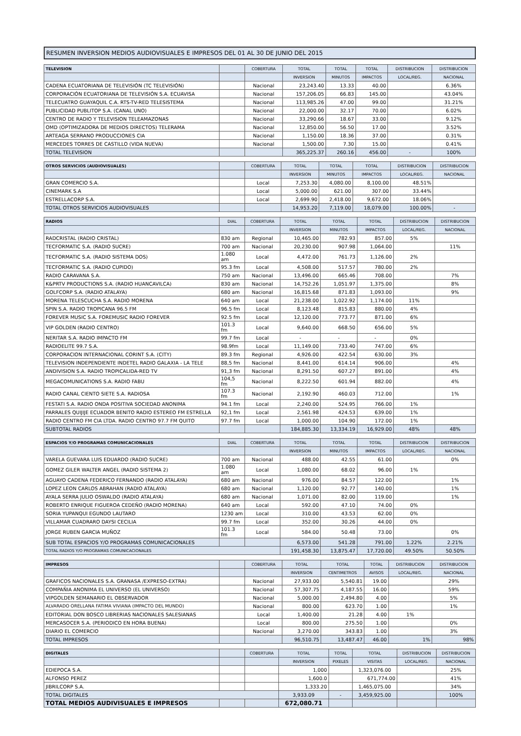| RESUMEN INVERSION MEDIOS AUDIOVISUALES E IMPRESOS DEL 01 AL 30 DE JUNIO DEL 2015 |
| TELEVISION | | COBERTURA | TOTAL | TOTAL | TOTAL | DISTRIBUCION | DISTRIBUCION |
| --- | --- | --- | --- | --- | --- | --- | --- |
| | | | INVERSION | MINUTOS | IMPACTOS | LOCAL/REG. | NACIONAL |
| CADENA ECUATORIANA DE TELEVISIÓN (TC TELEVISIÓN) | | Nacional | 23,243.40 | 13.33 | 40.00 | | 6.36% |
| CORPORACIÓN ECUATORIANA DE TELEVISIÓN S.A. ECUAVISA | | Nacional | 157,206.05 | 66.83 | 145.00 | | 43.04% |
| TELECUATRO GUAYAQUIL C.A. RTS-TV-RED TELESISTEMA | | Nacional | 113,985.26 | 47.00 | 99.00 | | 31.21% |
| PUBLICIDAD PUBLITOP S.A. (CANAL UNO) | | Nacional | 22,000.00 | 32.17 | 70.00 | | 6.02% |
| CENTRO DE RADIO Y TELEVISION TELEAMAZONAS | | Nacional | 33,290.66 | 18.67 | 33.00 | | 9.12% |
| OMD (OPTIMIZADORA DE MEDIOS DIRECTOS) TELERAMA | | Nacional | 12,850.00 | 56.50 | 17.00 | | 3.52% |
| ARTEAGA SERRANO PRODUCCIONES CIA | | Nacional | 1,150.00 | 18.36 | 37.00 | | 0.31% |
| MERCEDES TORRES DE CASTILLO (VIDA NUEVA) | | Nacional | 1,500.00 | 7.30 | 15.00 | | 0.41% |
| TOTAL TELEVISION | | | 365,225.37 | 260.16 | 456.00 | - | 100% |
| OTROS SERVICIOS (AUDIOVISUALES) | | COBERTURA | TOTAL | TOTAL | TOTAL | DISTRIBUCION | DISTRIBUCION |
| --- | --- | --- | --- | --- | --- | --- | --- |
| | | | INVERSION | MINUTOS | IMPACTOS | LOCAL/REG. | NACIONAL |
| GRAN COMERCIO S.A. | | Local | 7,253.30 | 4,080.00 | 8,100.00 | 48.51% | |
| CINEMARK S.A | | Local | 5,000.00 | 621.00 | 307.00 | 33.44% | |
| ESTRELLACORP S.A. | | Local | 2,699.90 | 2,418.00 | 9,672.00 | 18.06% | |
| TOTAL OTROS SERVICIOS AUDIOVISUALES | | | 14,953.20 | 7,119.00 | 18,079.00 | 100.00% | - |
| RADIOS | DIAL | COBERTURA | TOTAL | TOTAL | TOTAL | DISTRIBUCION | DISTRIBUCION |
| --- | --- | --- | --- | --- | --- | --- | --- |
| | | | INVERSION | MINUTOS | IMPACTOS | LOCAL/REG. | NACIONAL |
| RADCRISTAL (RADIO CRISTAL) | 830 am | Regional | 10,465.00 | 782.93 | 857.00 | 5% | |
| TECFORMATIC S.A. (RADIO SUCRE) | 700 am | Nacional | 20,230.00 | 907.98 | 1,064.00 | | 11% |
| TECFORMATIC S.A. (RADIO SISTEMA DOS) | 1.080 am | Local | 4,472.00 | 761.73 | 1,126.00 | 2% | |
| TECFORMATIC S.A. (RADIO CUPIDO) | 95.3 fm | Local | 4,508.00 | 517.57 | 780.00 | 2% | |
| RADIO CARAVANA S.A. | 750 am | Nacional | 13,496.00 | 665.46 | 708.00 | | 7% |
| K&PRTV PRODUCTIONS S.A. (RADIO HUANCAVILCA) | 830 am | Nacional | 14,752.26 | 1,051.97 | 1,375.00 | | 8% |
| GOLFCORP S.A. (RADIO ATALAYA) | 680 am | Nacional | 16,815.68 | 871.83 | 1,093.00 | | 9% |
| MORENA TELESCUCHA S.A. RADIO MORENA | 640 am | Local | 21,238.00 | 1,022.92 | 1,174.00 | 11% | |
| SPIN S.A. RADIO TROPICANA 96.5 FM | 96.5 fm | Local | 8,123.48 | 815.83 | 880.00 | 4% | |
| FOREVER MUSIC S.A. FOREMUSIC RADIO FOREVER | 92.5 fm | Local | 12,120.00 | 773.77 | 871.00 | 6% | |
| VIP GOLDEN (RADIO CENTRO) | 101.3 fm | Local | 9,640.00 | 668.50 | 656.00 | 5% | |
| NERITAR S.A. RADIO IMPACTO FM | 99.7 fm | Local | - | - | - | 0% | |
| RADIOELITE 99.7 S.A. | 98.9fm | Local | 11,149.00 | 733.40 | 747.00 | 6% | |
| CORPORACION INTERNACIONAL CORINT S.A. (CITY) | 89.3 fm | Regional | 4,926.00 | 422.54 | 630.00 | 3% | |
| TELEVISION INDEPENDIENTE INDETEL RADIO GALAXIA - LA TELE | 88,5 fm | Nacional | 8,441.00 | 614.14 | 906.00 | | 4% |
| ANDIVISION S.A. RADIO TROPICALIDA-RED TV | 91,3 fm | Nacional | 8,291.50 | 607.27 | 891.00 | | 4% |
| MEGACOMUNICATIONS S.A. RADIO FABU | 104,5 fm | Nacional | 8,222.50 | 601.94 | 882.00 | | 4% |
| RADIO CANAL CIENTO SIETE S.A. RADIOSA | 107.3 fm | Nacional | 2,192.90 | 460.03 | 712.00 | | 1% |
| FESTATI S.A. RADIO ONDA POSITIVA SOCIEDAD ANONIMA | 94.1 fm | Local | 2,240.00 | 524.95 | 766.00 | 1% | |
| PARRALES QUIJIJE ECUADOR BENITO RADIO ESTEREO FM ESTRELLA | 92,1 fm | Local | 2,561.98 | 424.53 | 639.00 | 1% | |
| RADIO CENTRO FM CIA LTDA. RADIO CENTRO 97.7 FM QUITO | 97.7 fm | Local | 1,000.00 | 104.90 | 172.00 | 1% | |
| SUBTOTAL RADIOS | | | 184,885.30 | 13,334.19 | 16,929.00 | 48% | 48% |
| ESPACIOS Y/O PROGRAMAS COMUNICACIONALES | DIAL | COBERTURA | TOTAL | TOTAL | TOTAL | DISTRIBUCION | DISTRIBUCION |
| --- | --- | --- | --- | --- | --- | --- | --- |
| | | | INVERSION | MINUTOS | IMPACTOS | LOCAL/REG. | NACIONAL |
| VARELA GUEVARA LUIS EDUARDO (RADIO SUCRE) | 700 am | Nacional | 488.00 | 42.55 | 61.00 | | 0% |
| GOMEZ GILER WALTER ANGEL (RADIO SISTEMA 2) | 1.080 am | Local | 1,080.00 | 68.02 | 96.00 | 1% | |
| AGUAYO CADENA FEDERICO FERNANDO (RADIO ATALAYA) | 680 am | Nacional | 976.00 | 84.57 | 122.00 | | 1% |
| LOPEZ LEON CARLOS ABRAHAN (RADIO ATALAYA) | 680 am | Nacional | 1,120.00 | 92.77 | 140.00 | | 1% |
| AYALA SERRA JULIO OSWALDO (RADIO ATALAYA) | 680 am | Nacional | 1,071.00 | 82.00 | 119.00 | | 1% |
| ROBERTO ENRIQUE FIGUEROA CEDEÑO (RADIO MORENA) | 640 am | Local | 592.00 | 47.10 | 74.00 | 0% | |
| SORIA YUPANQUI EGUNDO LAUTARO | 1230 am | Local | 310.00 | 43.53 | 62.00 | 0% | |
| VILLAMAR CUADRARO DAYSI CECILIA | 99.7 fm | Local | 352.00 | 30.26 | 44.00 | 0% | |
| JORGE RUBEN GARCIA MUÑOZ | 101.3 fm | Local | 584.00 | 50.48 | 73.00 | | 0% |
| SUB TOTAL ESPACIOS Y/O PROGRAMAS COMUNICACIONALES | | | 6,573.00 | 541.28 | 791.00 | 1.22% | 2.21% |
| TOTAL RADIOS Y/O PROGRAMAS COMUNICACIONALES | | | 191,458.30 | 13,875.47 | 17,720.00 | 49.50% | 50.50% |
| IMPRESOS | | COBERTURA | TOTAL | TOTAL | TOTAL | DISTRIBUCION | DISTRIBUCION |
| --- | --- | --- | --- | --- | --- | --- | --- |
| | | | INVERSION | CENTIMETROS | AVISOS | LOCAL/REG. | NACIONAL |
| GRAFICOS NACIONALES S.A. GRANASA /EXPRESO-EXTRA) | | Nacional | 27,933.00 | 5,540.81 | 19.00 | | 29% |
| COMPAÑIA ANONIMA EL UNIVERSO (EL UNIVERSO) | | Nacional | 57,307.75 | 4,187.55 | 16.00 | | 59% |
| VIPGOLDEN SEMANARIO EL OBSERVADOR | | Nacional | 5,000.00 | 2,494.80 | 4.00 | | 5% |
| ALVARADO ORELLANA FATIMA VIVIANA (IMPACTO DEL MUNDO) | | Nacional | 800.00 | 623.70 | 1.00 | | 1% |
| EDITORIAL DON BOSCO LIBRERIAS NACIONALES SALESIANAS | | Local | 1,400.00 | 21.28 | 4.00 | 1% | |
| MERCASOCER S.A. (PERIODICO EN HORA BUENA) | | Local | 800.00 | 275.50 | 1.00 | | 0% |
| DIARIO EL COMERCIO | | Nacional | 3,270.00 | 343.83 | 1.00 | | 3% |
| TOTAL IMPRESOS | | | 96,510.75 | 13,487.47 | 46.00 | 1% | 98% |
| DIGITALES | | COBERTURA | TOTAL | TOTAL | TOTAL | DISTRIBUCION | DISTRIBUCION |
| --- | --- | --- | --- | --- | --- | --- | --- |
| | | | INVERSION | PIXELES | VISITAS | LOCAL/REG. | NACIONAL |
| EDIEPOCA S.A. | | | 1,000 | | 1,323,076.00 | | 25% |
| ALFONSO PEREZ | | | 1,600.0 | | 671,774.00 | | 41% |
| JIBRILCORP S.A. | | | 1,333.20 | | 1,465,075.00 | | 34% |
| TOTAL DIGITALES | | | 3,933.09 | - | 3,459,925.00 | | 100% |
| TOTAL MEDIOS AUDIVISUALES E IMPRESOS | | | 672,080.71 | | | | |